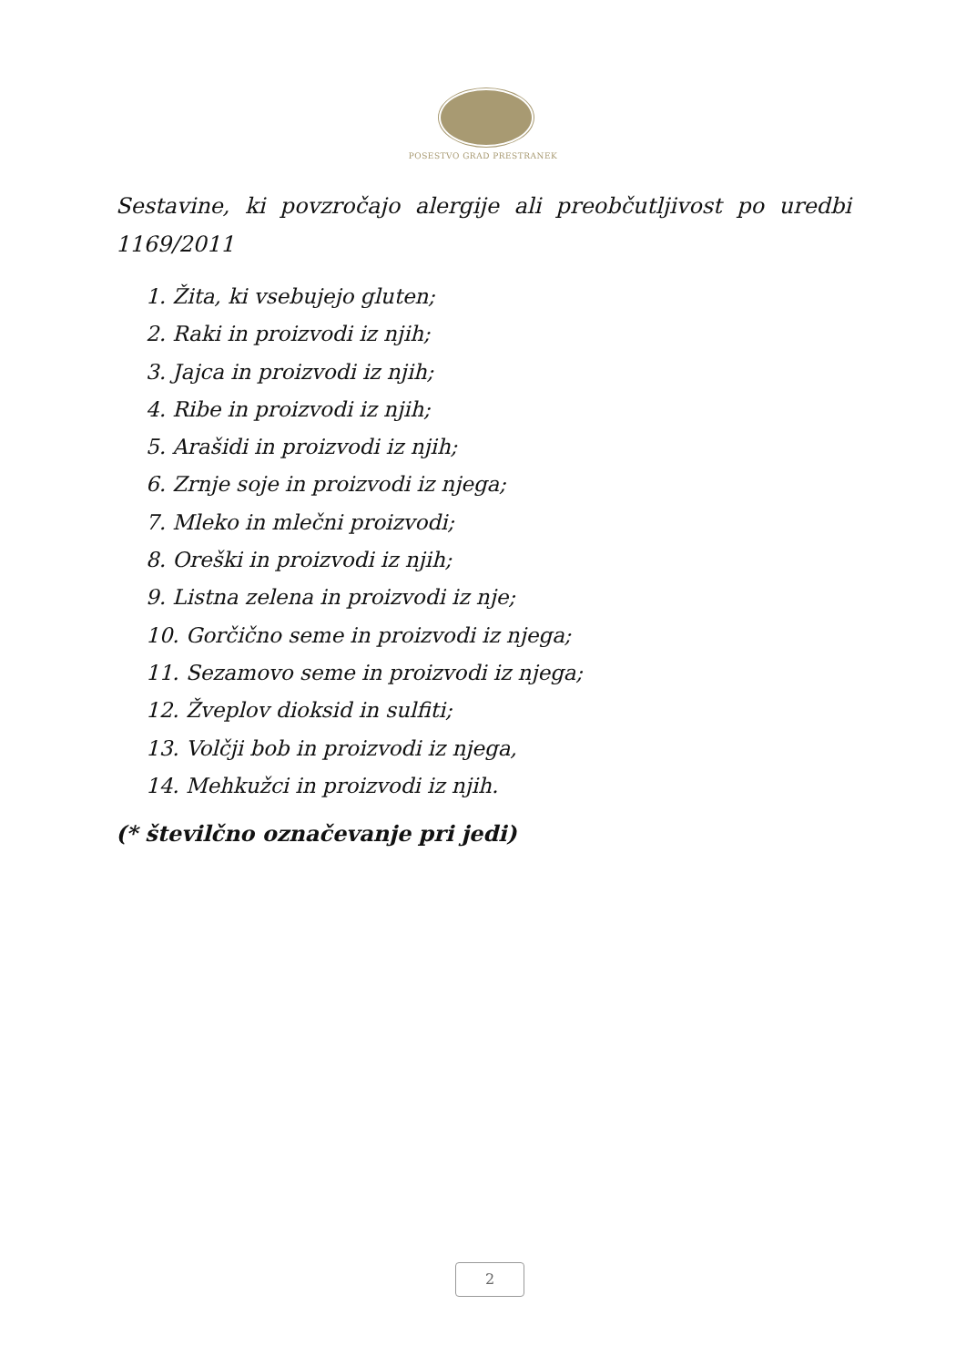POSESTVO GRAD PRESTRANEK
Sestavine, ki povzročajo alergije ali preobčutljivost po uredbi 1169/2011
1. Žita, ki vsebujejo gluten;
2. Raki in proizvodi iz njih;
3. Jajca in proizvodi iz njih;
4. Ribe in proizvodi iz njih;
5. Arašidi in proizvodi iz njih;
6. Zrnje soje in proizvodi iz njega;
7. Mleko in mlečni proizvodi;
8. Oreški in proizvodi iz njih;
9. Listna zelena in proizvodi iz nje;
10. Gorčično seme in proizvodi iz njega;
11. Sezamovo seme in proizvodi iz njega;
12. Žveplov dioksid in sulfiti;
13. Volčji bob in proizvodi iz njega,
14. Mehkužci in proizvodi iz njih.
(* številčno označevanje pri jedi)
2